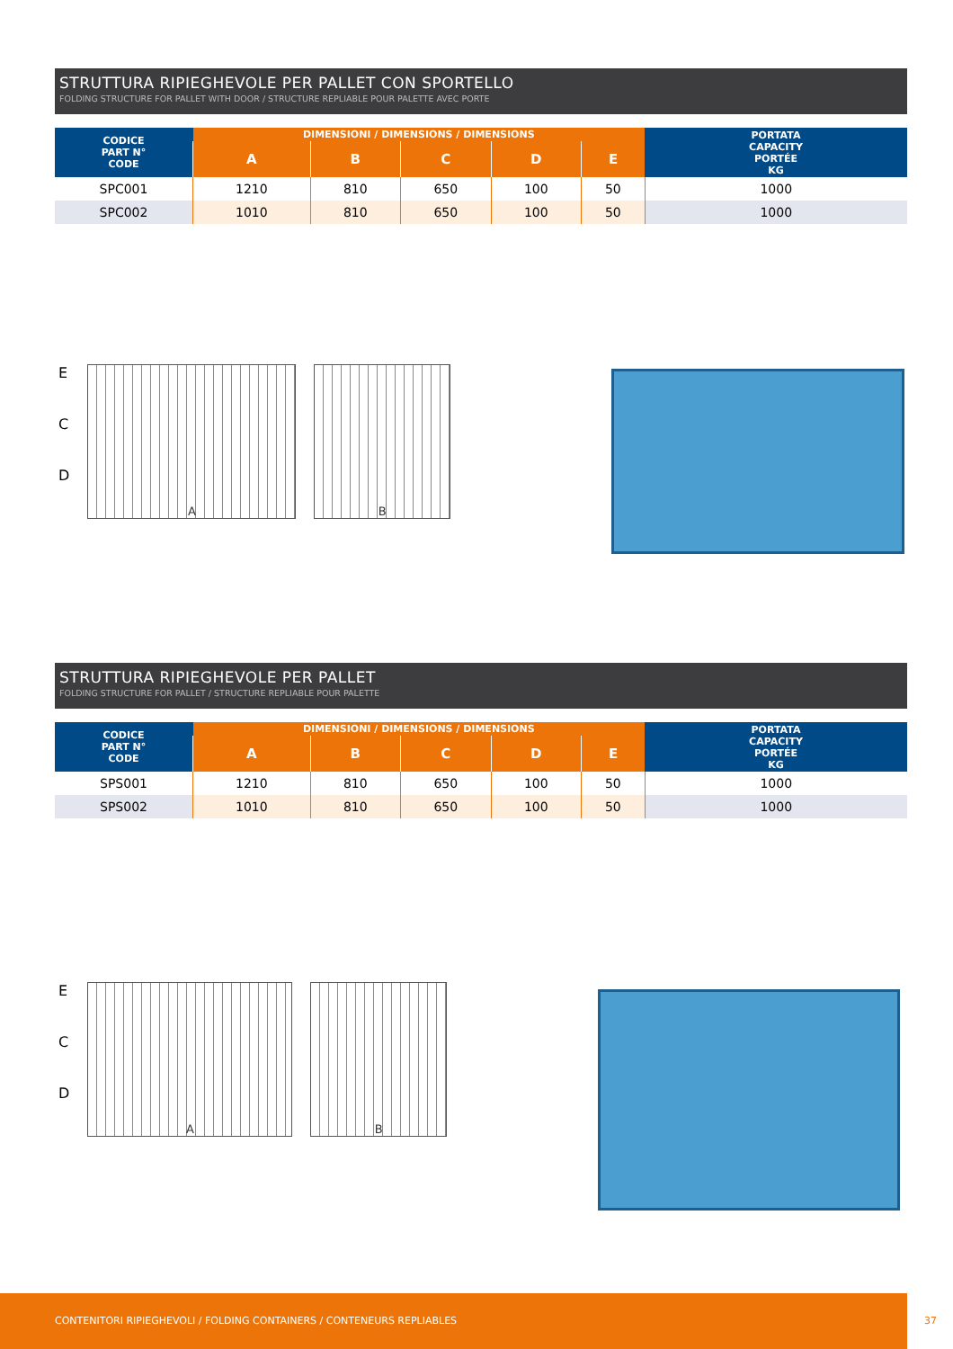STRUTTURA RIPIEGHEVOLE PER PALLET CON SPORTELLO
FOLDING STRUCTURE FOR PALLET WITH DOOR / STRUCTURE REPLIABLE POUR PALETTE AVEC PORTE
| CODICE PART N° CODE | DIMENSIONI / DIMENSIONS / DIMENSIONS | | | | | PORTATA CAPACITY PORTÉE KG |
| --- | --- | --- | --- | --- | --- | --- |
| | A | B | C | D | E | |
| SPC001 | 1210 | 810 | 650 | 100 | 50 | 1000 |
| SPC002 | 1010 | 810 | 650 | 100 | 50 | 1000 |
E
C
D
A B
STRUTTURA RIPIEGHEVOLE PER PALLET
FOLDING STRUCTURE FOR PALLET / STRUCTURE REPLIABLE POUR PALETTE
| CODICE PART N° CODE | DIMENSIONI / DIMENSIONS / DIMENSIONS | | | | | PORTATA CAPACITY PORTÉE KG |
| --- | --- | --- | --- | --- | --- | --- |
| | A | B | C | D | E | |
| SPS001 | 1210 | 810 | 650 | 100 | 50 | 1000 |
| SPS002 | 1010 | 810 | 650 | 100 | 50 | 1000 |
E
C
D
A B
CONTENITORI RIPIEGHEVOLI / FOLDING CONTAINERS / CONTENEURS REPLIABLES
37